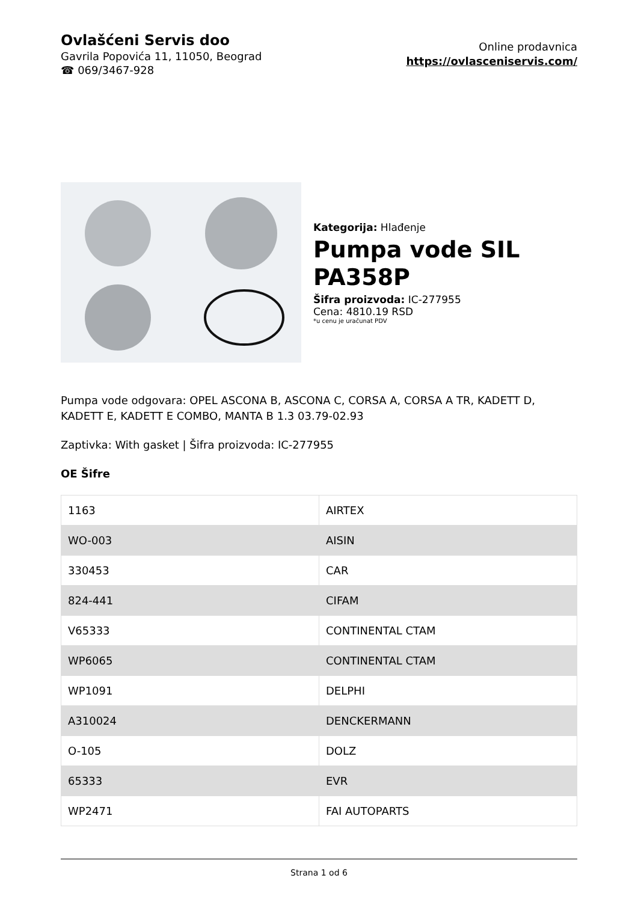Ovlašćeni Servis doo
Gavrila Popovića 11, 11050, Beograd
☎ 069/3467-928
Online prodavnica
https://ovlasceniservis.com/
Kategorija: Hlađenje
Pumpa vode SIL PA358P
Šifra proizvoda: IC-277955
Cena: 4810.19 RSD
*u cenu je uračunat PDV
Pumpa vode odgovara: OPEL ASCONA B, ASCONA C, CORSA A, CORSA A TR, KADETT D, KADETT E, KADETT E COMBO, MANTA B 1.3 03.79-02.93
Zaptivka: With gasket | Šifra proizvoda: IC-277955
OE Šifre
| 1163 | AIRTEX |
| WO-003 | AISIN |
| 330453 | CAR |
| 824-441 | CIFAM |
| V65333 | CONTINENTAL CTAM |
| WP6065 | CONTINENTAL CTAM |
| WP1091 | DELPHI |
| A310024 | DENCKERMANN |
| O-105 | DOLZ |
| 65333 | EVR |
| WP2471 | FAI AUTOPARTS |
Strana 1 od 6